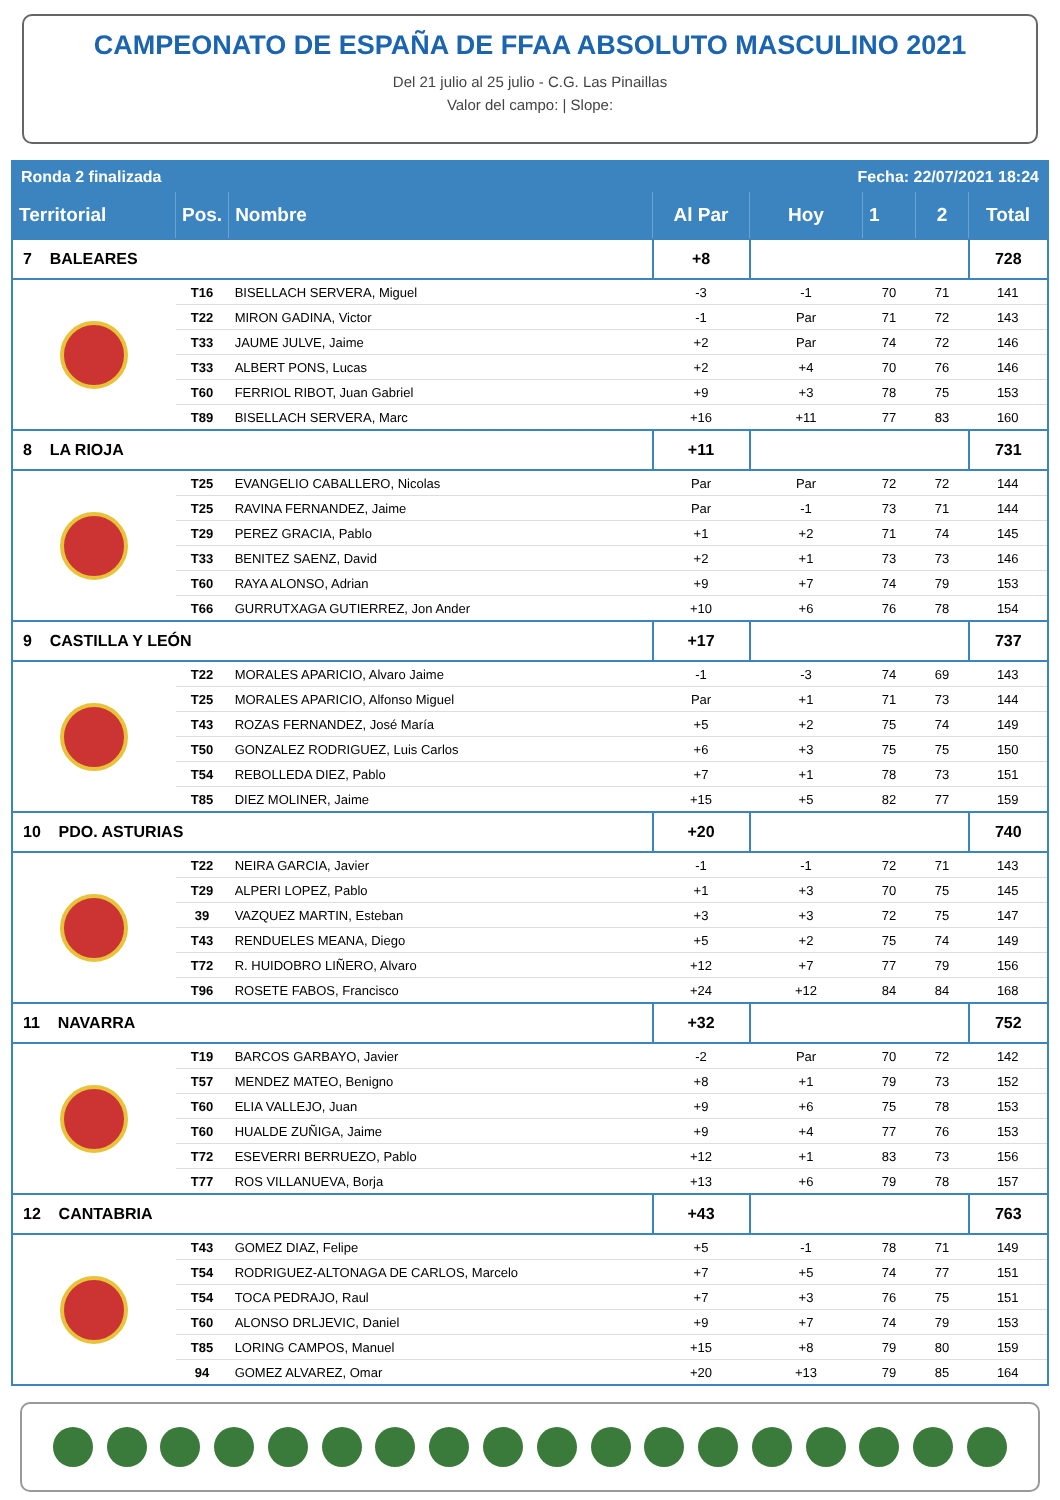CAMPEONATO DE ESPAÑA DE FFAA ABSOLUTO MASCULINO 2021
Del 21 julio al 25 julio - C.G. Las Pinaillas
Valor del campo: | Slope:
| Ronda 2 finalizada | | | | Fecha: 22/07/2021 18:24 | | | |
| Territorial | Pos. | Nombre | Al Par | Hoy | 1 | 2 | Total |
| 7 BALEARES | | | +8 | | | | 728 |
| | T16 | BISELLACH SERVERA, Miguel | -3 | -1 | 70 | 71 | 141 |
| | T22 | MIRON GADINA, Victor | -1 | Par | 71 | 72 | 143 |
| | T33 | JAUME JULVE, Jaime | +2 | Par | 74 | 72 | 146 |
| | T33 | ALBERT PONS, Lucas | +2 | +4 | 70 | 76 | 146 |
| | T60 | FERRIOL RIBOT, Juan Gabriel | +9 | +3 | 78 | 75 | 153 |
| | T89 | BISELLACH SERVERA, Marc | +16 | +11 | 77 | 83 | 160 |
| 8 LA RIOJA | | | +11 | | | | 731 |
| | T25 | EVANGELIO CABALLERO, Nicolas | Par | Par | 72 | 72 | 144 |
| | T25 | RAVINA FERNANDEZ, Jaime | Par | -1 | 73 | 71 | 144 |
| | T29 | PEREZ GRACIA, Pablo | +1 | +2 | 71 | 74 | 145 |
| | T33 | BENITEZ SAENZ, David | +2 | +1 | 73 | 73 | 146 |
| | T60 | RAYA ALONSO, Adrian | +9 | +7 | 74 | 79 | 153 |
| | T66 | GURRUTXAGA GUTIERREZ, Jon Ander | +10 | +6 | 76 | 78 | 154 |
| 9 CASTILLA Y LEÓN | | | +17 | | | | 737 |
| | T22 | MORALES APARICIO, Alvaro Jaime | -1 | -3 | 74 | 69 | 143 |
| | T25 | MORALES APARICIO, Alfonso Miguel | Par | +1 | 71 | 73 | 144 |
| | T43 | ROZAS FERNANDEZ, José María | +5 | +2 | 75 | 74 | 149 |
| | T50 | GONZALEZ RODRIGUEZ, Luis Carlos | +6 | +3 | 75 | 75 | 150 |
| | T54 | REBOLLEDA DIEZ, Pablo | +7 | +1 | 78 | 73 | 151 |
| | T85 | DIEZ MOLINER, Jaime | +15 | +5 | 82 | 77 | 159 |
| 10 PDO. ASTURIAS | | | +20 | | | | 740 |
| | T22 | NEIRA GARCIA, Javier | -1 | -1 | 72 | 71 | 143 |
| | T29 | ALPERI LOPEZ, Pablo | +1 | +3 | 70 | 75 | 145 |
| | 39 | VAZQUEZ MARTIN, Esteban | +3 | +3 | 72 | 75 | 147 |
| | T43 | RENDUELES MEANA, Diego | +5 | +2 | 75 | 74 | 149 |
| | T72 | R. HUIDOBRO LIÑERO, Alvaro | +12 | +7 | 77 | 79 | 156 |
| | T96 | ROSETE FABOS, Francisco | +24 | +12 | 84 | 84 | 168 |
| 11 NAVARRA | | | +32 | | | | 752 |
| | T19 | BARCOS GARBAYO, Javier | -2 | Par | 70 | 72 | 142 |
| | T57 | MENDEZ MATEO, Benigno | +8 | +1 | 79 | 73 | 152 |
| | T60 | ELIA VALLEJO, Juan | +9 | +6 | 75 | 78 | 153 |
| | T60 | HUALDE ZUÑIGA, Jaime | +9 | +4 | 77 | 76 | 153 |
| | T72 | ESEVERRI BERRUEZO, Pablo | +12 | +1 | 83 | 73 | 156 |
| | T77 | ROS VILLANUEVA, Borja | +13 | +6 | 79 | 78 | 157 |
| 12 CANTABRIA | | | +43 | | | | 763 |
| | T43 | GOMEZ DIAZ, Felipe | +5 | -1 | 78 | 71 | 149 |
| | T54 | RODRIGUEZ-ALTONAGA DE CARLOS, Marcelo | +7 | +5 | 74 | 77 | 151 |
| | T54 | TOCA PEDRAJO, Raul | +7 | +3 | 76 | 75 | 151 |
| | T60 | ALONSO DRLJEVIC, Daniel | +9 | +7 | 74 | 79 | 153 |
| | T85 | LORING CAMPOS, Manuel | +15 | +8 | 79 | 80 | 159 |
| | 94 | GOMEZ ALVAREZ, Omar | +20 | +13 | 79 | 85 | 164 |